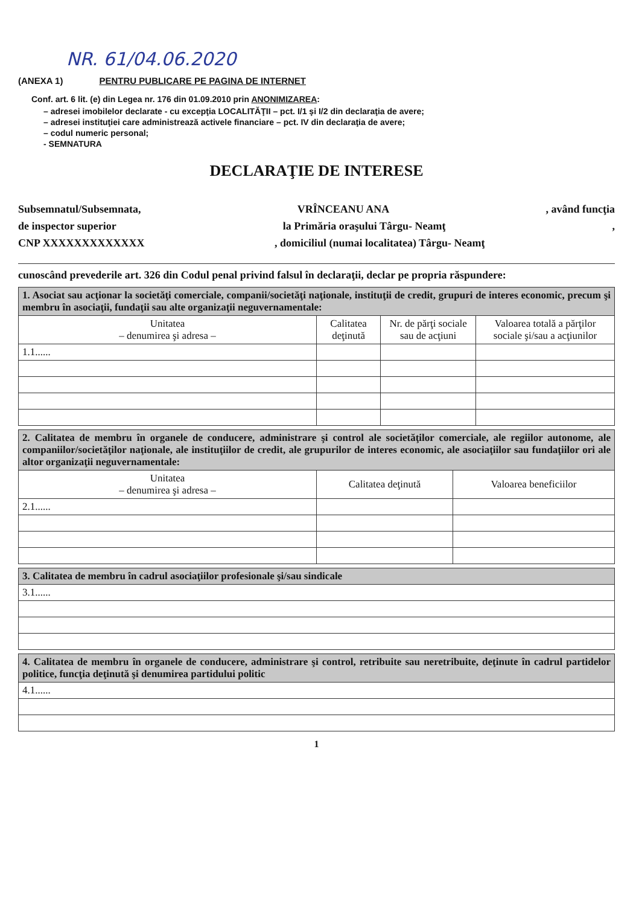NR. 61/04.06.2020
(ANEXA 1) PENTRU PUBLICARE PE PAGINA DE INTERNET
Conf. art. 6 lit. (e) din Legea nr. 176 din 01.09.2010 prin ANONIMIZAREA:
– adresei imobilelor declarate - cu excepţia LOCALITĂŢII – pct. I/1 şi I/2 din declaraţia de avere;
– adresei instituţiei care administrează activele financiare – pct. IV din declaraţia de avere;
– codul numeric personal;
- SEMNATURA
DECLARAŢIE DE INTERESE
Subsemnatul/Subsemnata, VRÎNCEANU ANA, având funcţia
de inspector superior la Primăria oraşului Târgu- Neamţ,
CNP XXXXXXXXXXXXX, domiciliul (numai localitatea) Târgu- Neamţ
cunoscând prevederile art. 326 din Codul penal privind falsul în declaraţii, declar pe propria răspundere:
| 1. Asociat sau acţionar la societăţi comerciale, companii/societăţi naţionale, instituţii de credit, grupuri de interes economic, precum şi membru în asociaţii, fundaţii sau alte organizaţii neguvernamentale: | | | |
| Unitatea – denumirea şi adresa – | Calitatea deţinută | Nr. de părţi sociale sau de acţiuni | Valoarea totală a părţilor sociale şi/sau a acţiunilor |
| 1.1...... | | | |
| 2. Calitatea de membru în organele de conducere, administrare şi control ale societăţilor comerciale, ale regiilor autonome, ale companiilor/societăţilor naţionale, ale instituţiilor de credit, ale grupurilor de interes economic, ale asociaţiilor sau fundaţiilor ori ale altor organizaţii neguvernamentale: | | |
| Unitatea – denumirea şi adresa – | Calitatea deţinută | Valoarea beneficiilor |
| 2.1...... | | |
| 3. Calitatea de membru în cadrul asociaţiilor profesionale şi/sau sindicale |
| 3.1...... |
| 4. Calitatea de membru în organele de conducere, administrare şi control, retribuite sau neretribuite, deţinute în cadrul partidelor politice, funcţia deţinută şi denumirea partidului politic |
| 4.1...... |
1